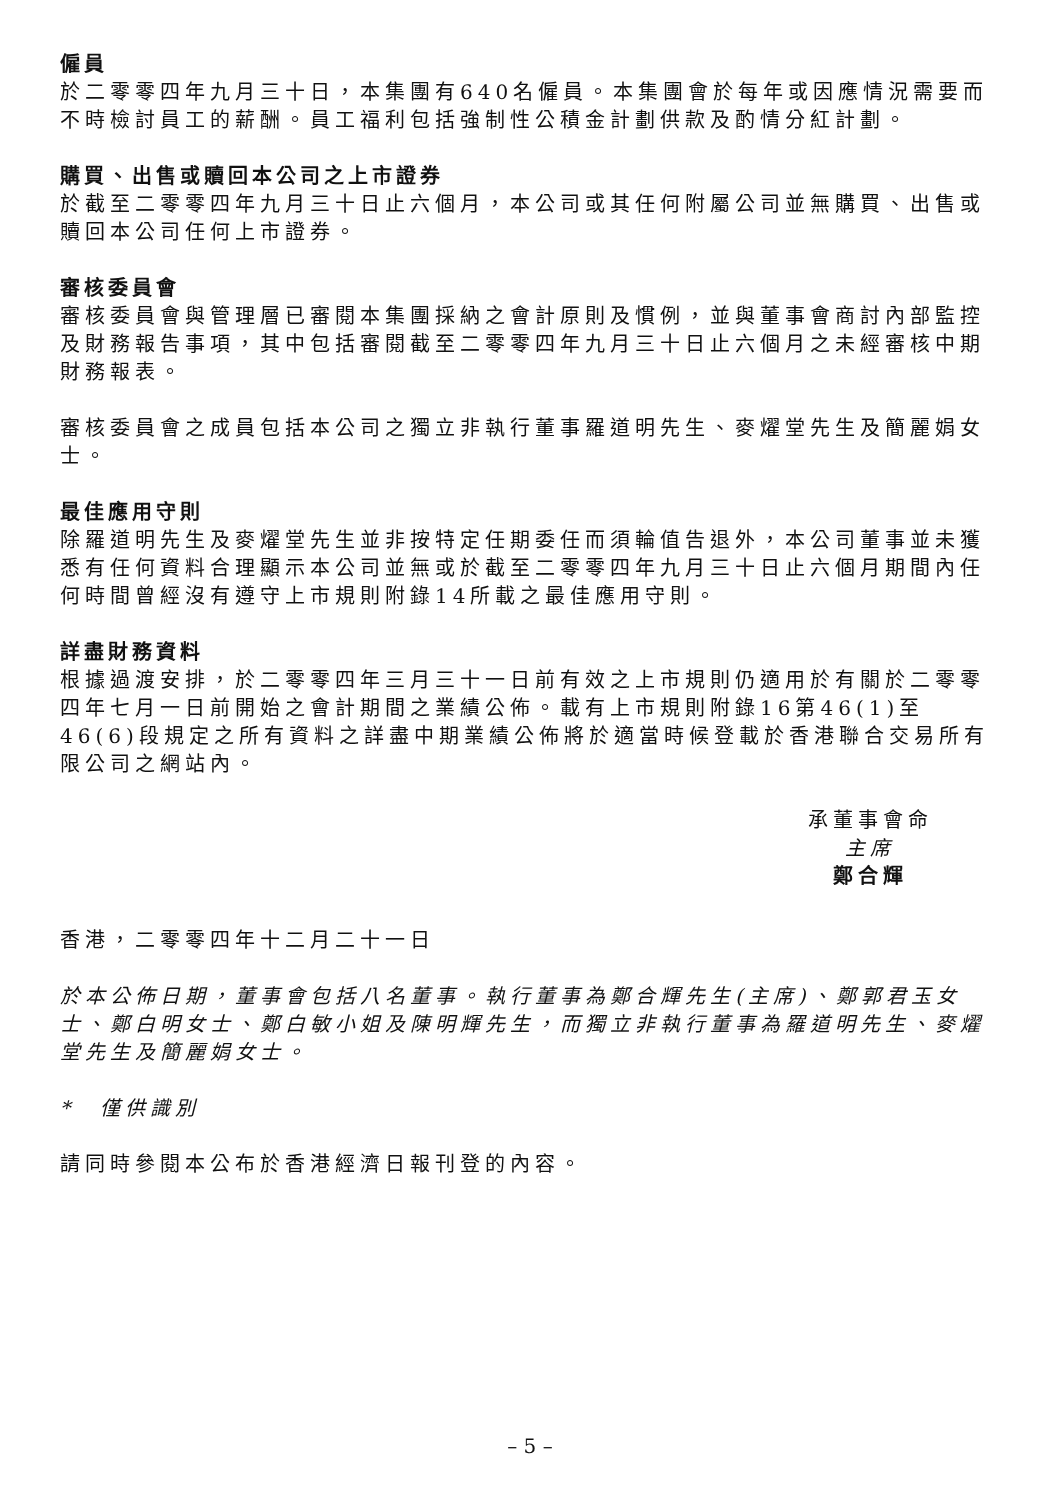僱員
於二零零四年九月三十日，本集團有640名僱員。本集團會於每年或因應情況需要而不時檢討員工的薪酬。員工福利包括強制性公積金計劃供款及酌情分紅計劃。
購買、出售或贖回本公司之上市證券
於截至二零零四年九月三十日止六個月，本公司或其任何附屬公司並無購買、出售或贖回本公司任何上市證券。
審核委員會
審核委員會與管理層已審閱本集團採納之會計原則及慣例，並與董事會商討內部監控及財務報告事項，其中包括審閱截至二零零四年九月三十日止六個月之未經審核中期財務報表。
審核委員會之成員包括本公司之獨立非執行董事羅道明先生、麥燿堂先生及簡麗娟女士。
最佳應用守則
除羅道明先生及麥燿堂先生並非按特定任期委任而須輪值告退外，本公司董事並未獲悉有任何資料合理顯示本公司並無或於截至二零零四年九月三十日止六個月期間內任何時間曾經沒有遵守上市規則附錄14所載之最佳應用守則。
詳盡財務資料
根據過渡安排，於二零零四年三月三十一日前有效之上市規則仍適用於有關於二零零四年七月一日前開始之會計期間之業績公佈。載有上市規則附錄16第46(1)至46(6)段規定之所有資料之詳盡中期業績公佈將於適當時候登載於香港聯合交易所有限公司之網站內。
承董事會命
主席
鄭合輝
香港，二零零四年十二月二十一日
於本公佈日期，董事會包括八名董事。執行董事為鄭合輝先生(主席)、鄭郭君玉女士、鄭白明女士、鄭白敏小姐及陳明輝先生，而獨立非執行董事為羅道明先生、麥燿堂先生及簡麗娟女士。
*　僅供識別
請同時參閱本公布於香港經濟日報刊登的內容。
– 5 –